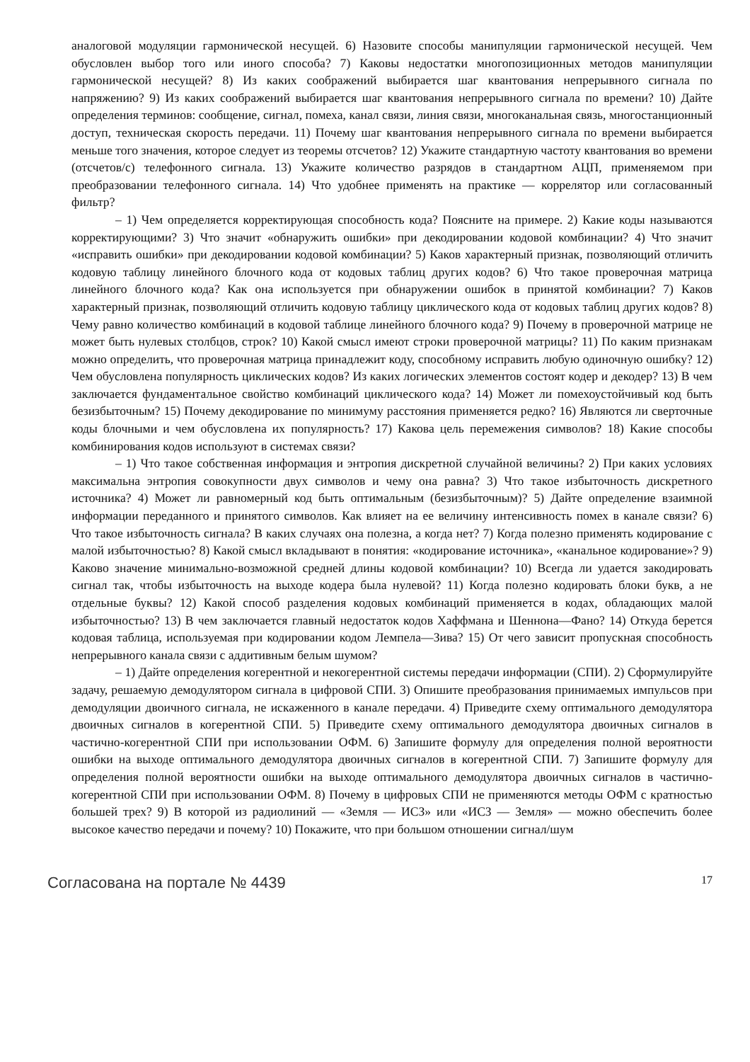аналоговой модуляции гармонической несущей. 6) Назовите способы манипуляции гармонической несущей. Чем обусловлен выбор того или иного способа? 7) Каковы недостатки многопозиционных методов манипуляции гармонической несущей? 8) Из каких соображений выбирается шаг квантования непрерывного сигнала по напряжению? 9) Из каких соображений выбирается шаг квантования непрерывного сигнала по времени? 10) Дайте определения терминов: сообщение, сигнал, помеха, канал связи, линия связи, многоканальная связь, многостанционный доступ, техническая скорость передачи. 11) Почему шаг квантования непрерывного сигнала по времени выбирается меньше того значения, которое следует из теоремы отсчетов? 12) Укажите стандартную частоту квантования во времени (отсчетов/с) телефонного сигнала. 13) Укажите количество разрядов в стандартном АЦП, применяемом при преобразовании телефонного сигнала. 14) Что удобнее применять на практике — коррелятор или согласованный фильтр?
– 1) Чем определяется корректирующая способность кода? Поясните на примере. 2) Какие коды называются корректирующими? 3) Что значит «обнаружить ошибки» при декодировании кодовой комбинации? 4) Что значит «исправить ошибки» при декодировании кодовой комбинации? 5) Каков характерный признак, позволяющий отличить кодовую таблицу линейного блочного кода от кодовых таблиц других кодов? 6) Что такое проверочная матрица линейного блочного кода? Как она используется при обнаружении ошибок в принятой комбинации? 7) Каков характерный признак, позволяющий отличить кодовую таблицу циклического кода от кодовых таблиц других кодов? 8) Чему равно количество комбинаций в кодовой таблице линейного блочного кода? 9) Почему в проверочной матрице не может быть нулевых столбцов, строк? 10) Какой смысл имеют строки проверочной матрицы? 11) По каким признакам можно определить, что проверочная матрица принадлежит коду, способному исправить любую одиночную ошибку? 12) Чем обусловлена популярность циклических кодов? Из каких логических элементов состоят кодер и декодер? 13) В чем заключается фундаментальное свойство комбинаций циклического кода? 14) Может ли помехоустойчивый код быть безизбыточным? 15) Почему декодирование по минимуму расстояния применяется редко? 16) Являются ли сверточные коды блочными и чем обусловлена их популярность? 17) Какова цель перемежения символов? 18) Какие способы комбинирования кодов используют в системах связи?
– 1) Что такое собственная информация и энтропия дискретной случайной величины? 2) При каких условиях максимальна энтропия совокупности двух символов и чему она равна? 3) Что такое избыточность дискретного источника? 4) Может ли равномерный код быть оптимальным (безизбыточным)? 5) Дайте определение взаимной информации переданного и принятого символов. Как влияет на ее величину интенсивность помех в канале связи? 6) Что такое избыточность сигнала? В каких случаях она полезна, а когда нет? 7) Когда полезно применять кодирование с малой избыточностью? 8) Какой смысл вкладывают в понятия: «кодирование источника», «канальное кодирование»? 9) Каково значение минимально-возможной средней длины кодовой комбинации? 10) Всегда ли удается закодировать сигнал так, чтобы избыточность на выходе кодера была нулевой? 11) Когда полезно кодировать блоки букв, а не отдельные буквы? 12) Какой способ разделения кодовых комбинаций применяется в кодах, обладающих малой избыточностью? 13) В чем заключается главный недостаток кодов Хаффмана и Шеннона—Фано? 14) Откуда берется кодовая таблица, используемая при кодировании кодом Лемпела—Зива? 15) От чего зависит пропускная способность непрерывного канала связи с аддитивным белым шумом?
– 1) Дайте определения когерентной и некогерентной системы передачи информации (СПИ). 2) Сформулируйте задачу, решаемую демодулятором сигнала в цифровой СПИ. 3) Опишите преобразования принимаемых импульсов при демодуляции двоичного сигнала, не искаженного в канале передачи. 4) Приведите схему оптимального демодулятора двоичных сигналов в когерентной СПИ. 5) Приведите схему оптимального демодулятора двоичных сигналов в частично-когерентной СПИ при использовании ОФМ. 6) Запишите формулу для определения полной вероятности ошибки на выходе оптимального демодулятора двоичных сигналов в когерентной СПИ. 7) Запишите формулу для определения полной вероятности ошибки на выходе оптимального демодулятора двоичных сигналов в частично-когерентной СПИ при использовании ОФМ. 8) Почему в цифровых СПИ не применяются методы ОФМ с кратностью большей трех? 9) В которой из радиолиний — «Земля — ИСЗ» или «ИСЗ — Земля» — можно обеспечить более высокое качество передачи и почему? 10) Покажите, что при большом отношении сигнал/шум
Согласована на портале № 4439 17